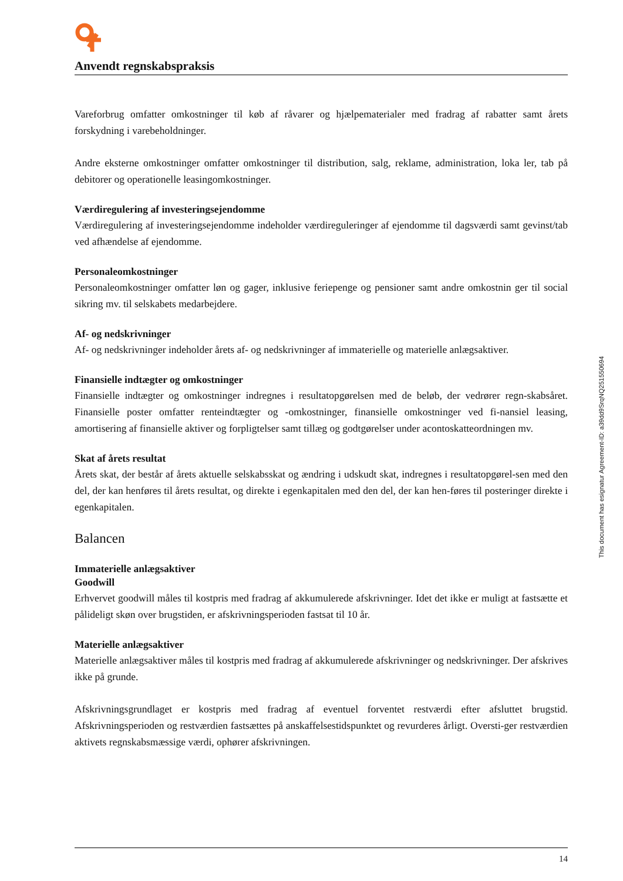Anvendt regnskabspraksis
Vareforbrug omfatter omkostninger til køb af råvarer og hjælpematerialer med fradrag af rabatter samt årets forskydning i varebeholdninger.
Andre eksterne omkostninger omfatter omkostninger til distribution, salg, reklame, administration, loka ler, tab på debitorer og operationelle leasingomkostninger.
Værdiregulering af investeringsejendomme
Værdiregulering af investeringsejendomme indeholder værdireguleringer af ejendomme til dagsværdi samt gevinst/tab ved afhændelse af ejendomme.
Personaleomkostninger
Personaleomkostninger omfatter løn og gager, inklusive feriepenge og pensioner samt andre omkostnin ger til social sikring mv. til selskabets medarbejdere.
Af- og nedskrivninger
Af- og nedskrivninger indeholder årets af- og nedskrivninger af immaterielle og materielle anlægsaktiver.
Finansielle indtægter og omkostninger
Finansielle indtægter og omkostninger indregnes i resultatopgørelsen med de beløb, der vedrører regn-skabsåret. Finansielle poster omfatter renteindtægter og -omkostninger, finansielle omkostninger ved fi-nansiel leasing, amortisering af finansielle aktiver og forpligtelser samt tillæg og godtgørelser under acontoskatteordningen mv.
Skat af årets resultat
Årets skat, der består af årets aktuelle selskabsskat og ændring i udskudt skat, indregnes i resultatopgørel-sen med den del, der kan henføres til årets resultat, og direkte i egenkapitalen med den del, der kan hen-føres til posteringer direkte i egenkapitalen.
Balancen
Immaterielle anlægsaktiver
Goodwill
Erhvervet goodwill måles til kostpris med fradrag af akkumulerede afskrivninger. Idet det ikke er muligt at fastsætte et pålideligt skøn over brugstiden, er afskrivningsperioden fastsat til 10 år.
Materielle anlægsaktiver
Materielle anlægsaktiver måles til kostpris med fradrag af akkumulerede afskrivninger og nedskrivninger. Der afskrives ikke på grunde.
Afskrivningsgrundlaget er kostpris med fradrag af eventuel forventet restværdi efter afsluttet brugstid. Afskrivningsperioden og restværdien fastsættes på anskaffelsestidspunktet og revurderes årligt. Oversti-ger restværdien aktivets regnskabsmæssige værdi, ophører afskrivningen.
This document has esignatur Agreement-ID: a39dd9SrqNQ251550694
14